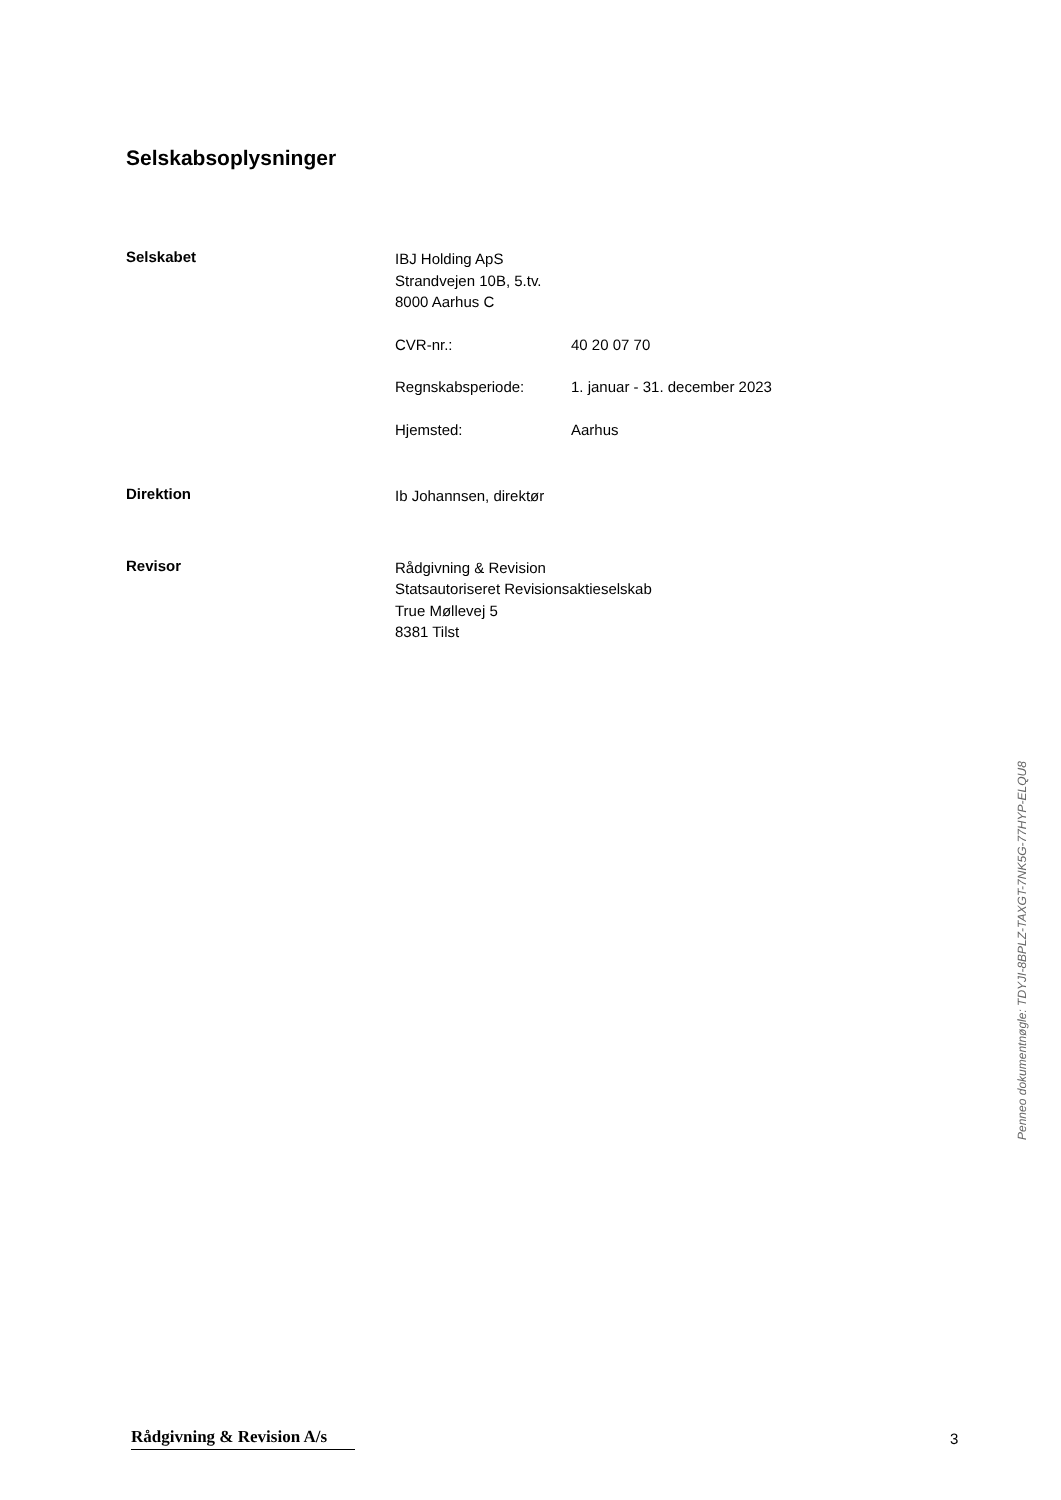Selskabsoplysninger
Selskabet
IBJ Holding ApS
Strandvejen 10B, 5.tv.
8000 Aarhus C
CVR-nr.: 40 20 07 70
Regnskabsperiode: 1. januar - 31. december 2023
Hjemsted: Aarhus
Direktion
Ib Johannsen, direktør
Revisor
Rådgivning & Revision
Statsautoriseret Revisionsaktieselskab
True Møllevej 5
8381 Tilst
Penneo dokumentnøgle: TDYJI-8BPLZ-TAXGT-7NK5G-77HYP-ELQU8
Rådgivning & Revision A/s
3